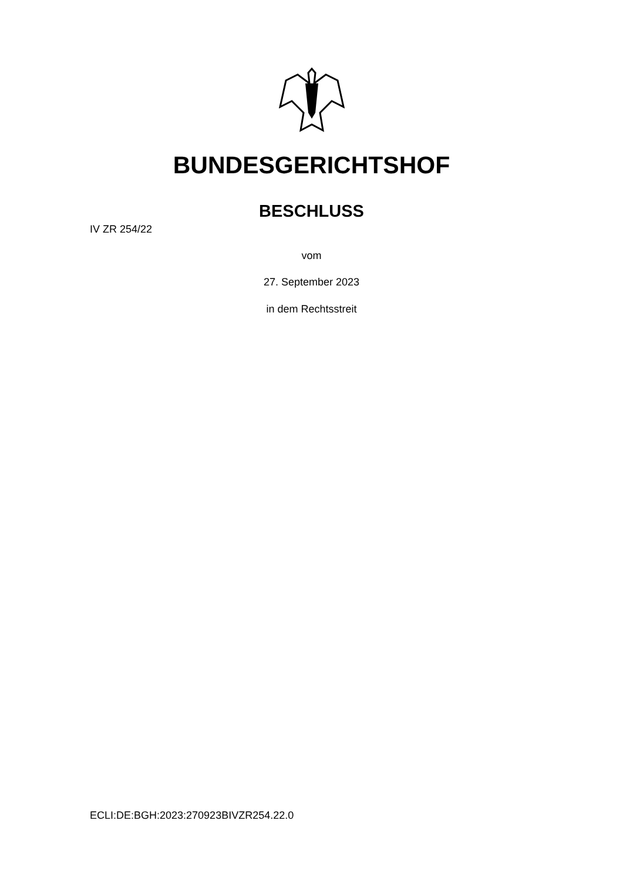BUNDESGERICHTSHOF
BESCHLUSS
IV ZR 254/22
vom
27. September 2023
in dem Rechtsstreit
ECLI:DE:BGH:2023:270923BIVZR254.22.0